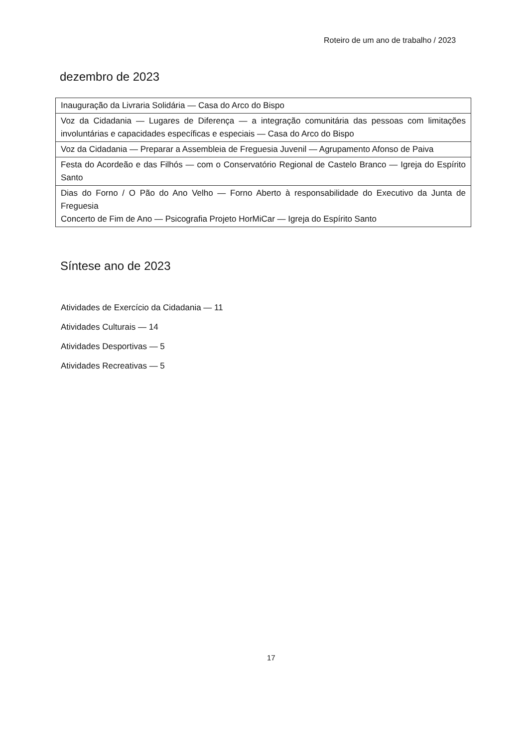Roteiro de um ano de trabalho / 2023
dezembro de 2023
| Inauguração da Livraria Solidária — Casa do Arco do Bispo |
| Voz da Cidadania — Lugares de Diferença — a integração comunitária das pessoas com limitações involuntárias e capacidades específicas e especiais — Casa do Arco do Bispo |
| Voz da Cidadania — Preparar a Assembleia de Freguesia Juvenil — Agrupamento Afonso de Paiva |
| Festa do Acordeão e das Filhós — com o Conservatório Regional de Castelo Branco — Igreja do Espírito Santo |
| Dias do Forno / O Pão do Ano Velho — Forno Aberto à responsabilidade do Executivo da Junta de Freguesia Concerto de Fim de Ano — Psicografia Projeto HorMiCar — Igreja do Espírito Santo |
Síntese ano de 2023
Atividades de Exercício da Cidadania — 11
Atividades Culturais — 14
Atividades Desportivas — 5
Atividades Recreativas — 5
17